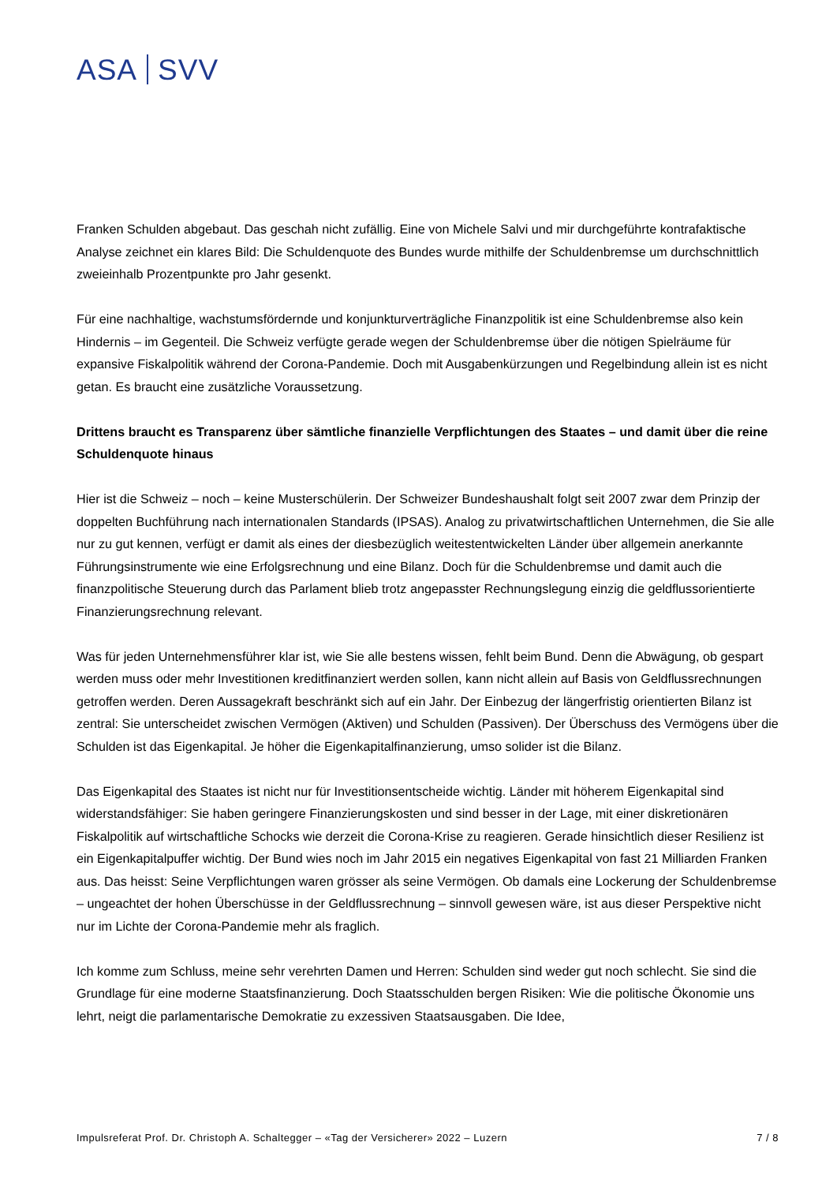ASA SVV
Franken Schulden abgebaut. Das geschah nicht zufällig. Eine von Michele Salvi und mir durchgeführte kontrafaktische Analyse zeichnet ein klares Bild: Die Schuldenquote des Bundes wurde mithilfe der Schuldenbremse um durchschnittlich zweieinhalb Prozentpunkte pro Jahr gesenkt.
Für eine nachhaltige, wachstumsfördernde und konjunkturverträgliche Finanzpolitik ist eine Schuldenbremse also kein Hindernis – im Gegenteil. Die Schweiz verfügte gerade wegen der Schuldenbremse über die nötigen Spielräume für expansive Fiskalpolitik während der Corona-Pandemie. Doch mit Ausgabenkürzungen und Regelbindung allein ist es nicht getan. Es braucht eine zusätzliche Voraussetzung.
Drittens braucht es Transparenz über sämtliche finanzielle Verpflichtungen des Staates – und damit über die reine Schuldenquote hinaus
Hier ist die Schweiz – noch – keine Musterschülerin. Der Schweizer Bundeshaushalt folgt seit 2007 zwar dem Prinzip der doppelten Buchführung nach internationalen Standards (IPSAS). Analog zu privatwirtschaftlichen Unternehmen, die Sie alle nur zu gut kennen, verfügt er damit als eines der diesbezüglich weitestentwickelten Länder über allgemein anerkannte Führungsinstrumente wie eine Erfolgsrechnung und eine Bilanz. Doch für die Schuldenbremse und damit auch die finanzpolitische Steuerung durch das Parlament blieb trotz angepasster Rechnungslegung einzig die geldflussorientierte Finanzierungsrechnung relevant.
Was für jeden Unternehmensführer klar ist, wie Sie alle bestens wissen, fehlt beim Bund. Denn die Abwägung, ob gespart werden muss oder mehr Investitionen kreditfinanziert werden sollen, kann nicht allein auf Basis von Geldflussrechnungen getroffen werden. Deren Aussagekraft beschränkt sich auf ein Jahr. Der Einbezug der längerfristig orientierten Bilanz ist zentral: Sie unterscheidet zwischen Vermögen (Aktiven) und Schulden (Passiven). Der Überschuss des Vermögens über die Schulden ist das Eigenkapital. Je höher die Eigenkapitalfinanzierung, umso solider ist die Bilanz.
Das Eigenkapital des Staates ist nicht nur für Investitionsentscheide wichtig. Länder mit höherem Eigenkapital sind widerstandsfähiger: Sie haben geringere Finanzierungskosten und sind besser in der Lage, mit einer diskretionären Fiskalpolitik auf wirtschaftliche Schocks wie derzeit die Corona-Krise zu reagieren. Gerade hinsichtlich dieser Resilienz ist ein Eigenkapitalpuffer wichtig. Der Bund wies noch im Jahr 2015 ein negatives Eigenkapital von fast 21 Milliarden Franken aus. Das heisst: Seine Verpflichtungen waren grösser als seine Vermögen. Ob damals eine Lockerung der Schuldenbremse – ungeachtet der hohen Überschüsse in der Geldflussrechnung – sinnvoll gewesen wäre, ist aus dieser Perspektive nicht nur im Lichte der Corona-Pandemie mehr als fraglich.
Ich komme zum Schluss, meine sehr verehrten Damen und Herren: Schulden sind weder gut noch schlecht. Sie sind die Grundlage für eine moderne Staatsfinanzierung. Doch Staatsschulden bergen Risiken: Wie die politische Ökonomie uns lehrt, neigt die parlamentarische Demokratie zu exzessiven Staatsausgaben. Die Idee,
Impulsreferat Prof. Dr. Christoph A. Schaltegger – «Tag der Versicherer» 2022 – Luzern 7 / 8